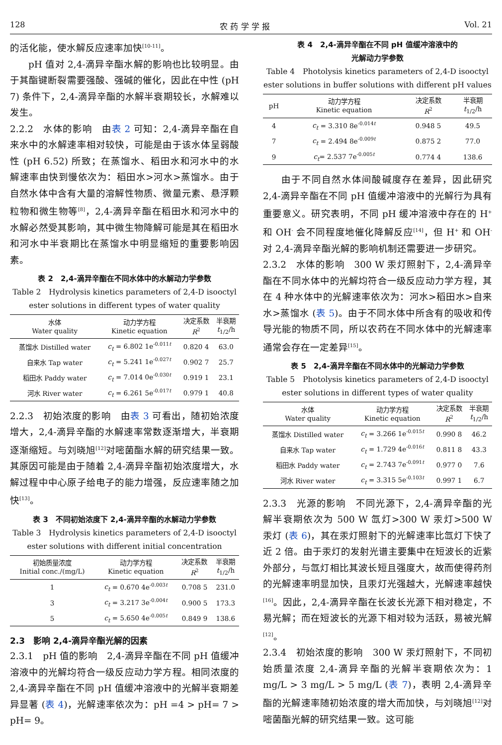128 农 药 学 学 报 Vol. 21
的活化能，使水解反应速率加快<sup>[10-11]</sup>。
pH 值对 2,4-滴异辛酯水解的影响也比较明显。由于其酯键断裂需要强酸、强碱的催化，因此在中性 (pH 7) 条件下，2,4-滴异辛酯的水解半衰期较长，水解难以发生。
2.2.2　水体的影响　由表 2 可知：2,4-滴异辛酯在自来水中的水解速率相对较快，可能是由于该水体呈弱酸性 (pH 6.52) 所致；在蒸馏水、稻田水和河水中的水解速率由快到慢依次为：稻田水>河水>蒸馏水。由于自然水体中含有大量的溶解性物质、微量元素、悬浮颗粒物和微生物等<sup>[8]</sup>，2,4-滴异辛酯在稻田水和河水中的水解必然受其影响，其中微生物降解可能是其在稻田水和河水中半衰期比在蒸馏水中明显缩短的重要影响因素。
表 2　2,4-滴异辛酯在不同水体中的水解动力学参数
Table 2　Hydrolysis kinetics parameters of 2,4-D isooctyl ester solutions in different types of water quality
| 水体 Water quality | 动力学方程 Kinetic equation | 决定系数 R<sup>2</sup> | 半衰期 t<sub>1/2</sub>/h |
| --- | --- | --- | --- |
| 蒸馏水 Distilled water | c<sub>t</sub> = 6.802 1e<sup>-0.011t</sup> | 0.820 4 | 63.0 |
| 自来水 Tap water | c<sub>t</sub> = 5.241 1e<sup>-0.027t</sup> | 0.902 7 | 25.7 |
| 稻田水 Paddy water | c<sub>t</sub> = 7.014 0e<sup>-0.030t</sup> | 0.919 1 | 23.1 |
| 河水 River water | c<sub>t</sub> = 6.261 5e<sup>-0.017t</sup> | 0.979 1 | 40.8 |
2.2.3　初始浓度的影响　由表 3 可看出，随初始浓度增大，2,4-滴异辛酯的水解速率常数逐渐增大，半衰期逐渐缩短。与刘晓旭<sup>[12]</sup>对嘧菌酯水解的研究结果一致。其原因可能是由于随着 2,4-滴异辛酯初始浓度增大，水解过程中中心原子给电子的能力增强，反应速率随之加快<sup>[13]</sup>。
表 3　不同初始浓度下 2,4-滴异辛酯的水解动力学参数
Table 3　Hydrolysis kinetics parameters of 2,4-D isooctyl ester solutions with different initial concentration
| 初始质量浓度 Initial conc./(mg/L) | 动力学方程 Kinetic equation | 决定系数 R<sup>2</sup> | 半衰期 t<sub>1/2</sub>/h |
| --- | --- | --- | --- |
| 1 | c<sub>t</sub> = 0.670 4e<sup>-0.003t</sup> | 0.708 5 | 231.0 |
| 3 | c<sub>t</sub> = 3.217 3e<sup>-0.004t</sup> | 0.900 5 | 173.3 |
| 5 | c<sub>t</sub> = 5.650 4e<sup>-0.005t</sup> | 0.849 9 | 138.6 |
2.3　影响 2,4-滴异辛酯光解的因素
2.3.1　pH 值的影响　2,4-滴异辛酯在不同 pH 值缓冲溶液中的光解均符合一级反应动力学方程。相同浓度的 2,4-滴异辛酯在不同 pH 值缓冲溶液中的光解半衰期差异显著 (表 4)，光解速率依次为：pH =4 > pH= 7 > pH= 9。
表 4　2,4-滴异辛酯在不同 pH 值缓冲溶液中的
光解动力学参数
Table 4　Photolysis kinetics parameters of 2,4-D isooctyl ester solutions in buffer solutions with different pH values
| pH | 动力学方程 Kinetic equation | 决定系数 R<sup>2</sup> | 半衰期 t<sub>1/2</sub>/h |
| --- | --- | --- | --- |
| 4 | c<sub>t</sub> = 3.310 8e<sup>-0.014t</sup> | 0.948 5 | 49.5 |
| 7 | c<sub>t</sub> = 2.494 8e<sup>-0.009t</sup> | 0.875 2 | 77.0 |
| 9 | c<sub>t</sub> = 2.537 7e<sup>-0.005t</sup> | 0.774 4 | 138.6 |
由于不同自然水体间酸碱度存在差异，因此研究 2,4-滴异辛酯在不同 pH 值缓冲溶液中的光解行为具有重要意义。研究表明，不同 pH 缓冲溶液中存在的 H<sup>+</sup> 和 OH<sup>-</sup> 会不同程度地催化降解反应<sup>[14]</sup>，但 H<sup>+</sup> 和 OH<sup>-</sup> 对 2,4-滴异辛酯光解的影响机制还需要进一步研究。
2.3.2　水体的影响　300 W 汞灯照射下，2,4-滴异辛酯在不同水体中的光解均符合一级反应动力学方程，其在 4 种水体中的光解速率依次为：河水>稻田水>自来水>蒸馏水 (表 5)。由于不同水体中所含有的吸收和传导光能的物质不同，所以农药在不同水体中的光解速率通常会存在一定差异<sup>[15]</sup>。
表 5　2,4-滴异辛酯在不同水体中的光解动力学参数
Table 5　Photolysis kinetics parameters of 2,4-D isooctyl ester solutions in different types of water quality
| 水体 Water quality | 动力学方程 Kinetic equation | 决定系数 R<sup>2</sup> | 半衰期 t<sub>1/2</sub>/h |
| --- | --- | --- | --- |
| 蒸馏水 Distilled water | c<sub>t</sub> = 3.266 1e<sup>-0.015t</sup> | 0.990 8 | 46.2 |
| 自来水 Tap water | c<sub>t</sub> = 1.729 4e<sup>-0.016t</sup> | 0.811 8 | 43.3 |
| 稻田水 Paddy water | c<sub>t</sub> = 2.743 7e<sup>-0.091t</sup> | 0.977 0 | 7.6 |
| 河水 River water | c<sub>t</sub> = 3.315 5e<sup>-0.103t</sup> | 0.997 1 | 6.7 |
2.3.3　光源的影响　不同光源下，2,4-滴异辛酯的光解半衰期依次为 500 W 氙灯>300 W 汞灯>500 W 汞灯 (表 6)，其在汞灯照射下的光解速率比氙灯下快了近 2 倍。由于汞灯的发射光谱主要集中在短波长的近紫外部分，与氙灯相比其波长短且强度大，故而使得药剂的光解速率明显加快，且汞灯光强越大，光解速率越快<sup>[16]</sup>。因此，2,4-滴异辛酯在长波长光源下相对稳定，不易光解；而在短波长的光源下相对较为活跃，易被光解<sup>[12]</sup>。
2.3.4　初始浓度的影响　300 W 汞灯照射下，不同初始质量浓度 2,4-滴异辛酯的光解半衰期依次为：1 mg/L > 3 mg/L > 5 mg/L (表 7)，表明 2,4-滴异辛酯的光解速率随初始浓度的增大而加快，与刘晓旭<sup>[12]</sup>对嘧菌酯光解的研究结果一致。这可能